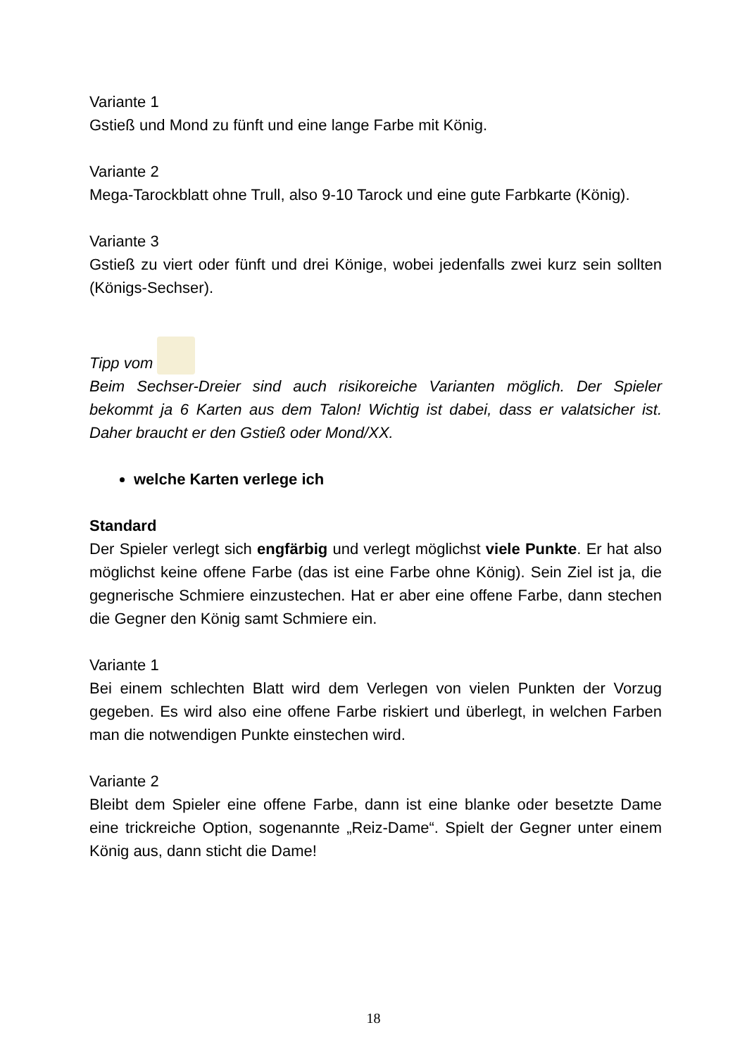Variante 1
Gstieß und Mond zu fünft und eine lange Farbe mit König.
Variante 2
Mega-Tarockblatt ohne Trull, also 9-10 Tarock und eine gute Farbkarte (König).
Variante 3
Gstieß zu viert oder fünft und drei Könige, wobei jedenfalls zwei kurz sein sollten (Königs-Sechser).
Tipp vom
Beim Sechser-Dreier sind auch risikoreiche Varianten möglich. Der Spieler bekommt ja 6 Karten aus dem Talon! Wichtig ist dabei, dass er valatsicher ist. Daher braucht er den Gstieß oder Mond/XX.
welche Karten verlege ich
Standard
Der Spieler verlegt sich engfärbig und verlegt möglichst viele Punkte. Er hat also möglichst keine offene Farbe (das ist eine Farbe ohne König). Sein Ziel ist ja, die gegnerische Schmiere einzustechen. Hat er aber eine offene Farbe, dann stechen die Gegner den König samt Schmiere ein.
Variante 1
Bei einem schlechten Blatt wird dem Verlegen von vielen Punkten der Vorzug gegeben. Es wird also eine offene Farbe riskiert und überlegt, in welchen Farben man die notwendigen Punkte einstechen wird.
Variante 2
Bleibt dem Spieler eine offene Farbe, dann ist eine blanke oder besetzte Dame eine trickreiche Option, sogenannte „Reiz-Dame“. Spielt der Gegner unter einem König aus, dann sticht die Dame!
18